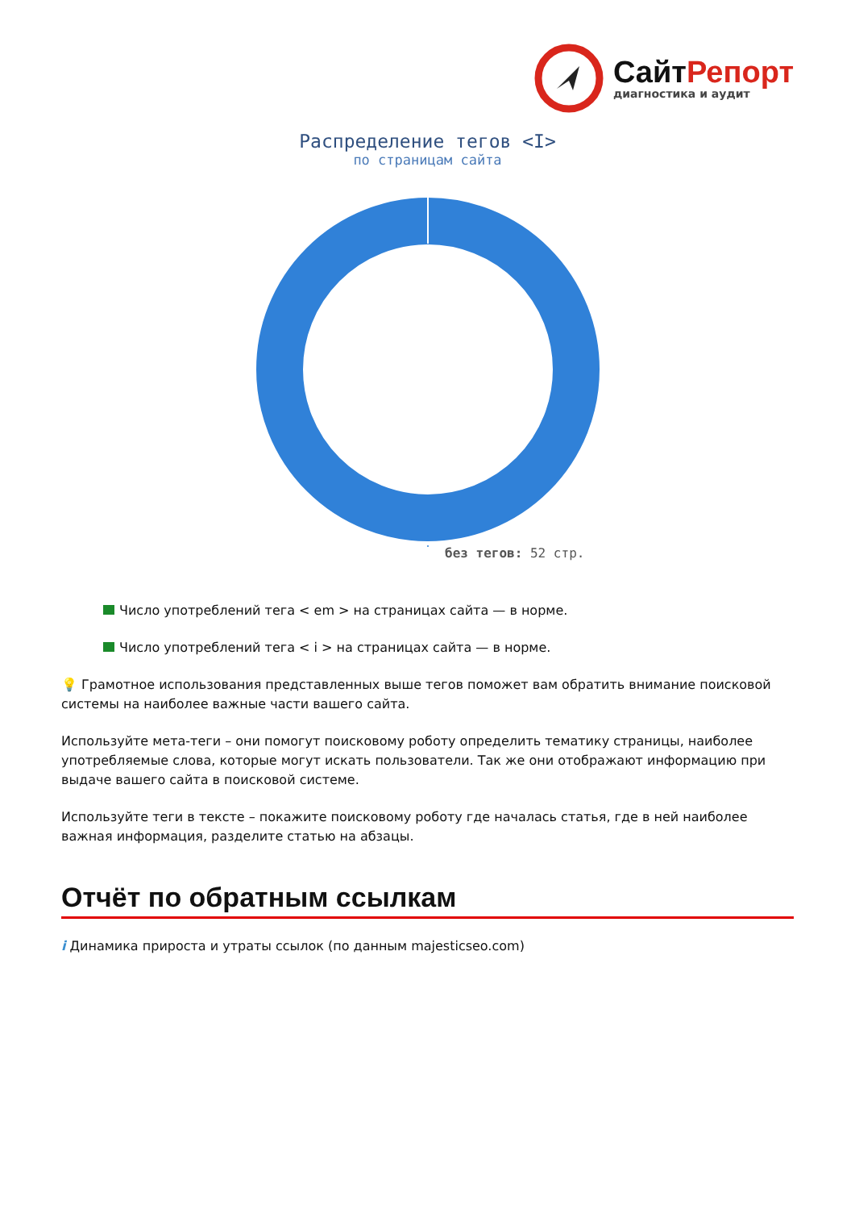СайтРепорт
диагностика и аудит
Распределение тегов <I>
по страницам сайта
без тегов: 52 стр.
Число употреблений тега < em > на страницах сайта — в норме.
Число употреблений тега < i > на страницах сайта — в норме.
💡 Грамотное использования представленных выше тегов поможет вам обратить внимание поисковой системы на наиболее важные части вашего сайта.
Используйте мета-теги – они помогут поисковому роботу определить тематику страницы, наиболее употребляемые слова, которые могут искать пользователи. Так же они отображают информацию при выдаче вашего сайта в поисковой системе.
Используйте теги в тексте – покажите поисковому роботу где началась статья, где в ней наиболее важная информация, разделите статью на абзацы.
Отчёт по обратным ссылкам
i Динамика прироста и утраты ссылок (по данным majesticseo.com)